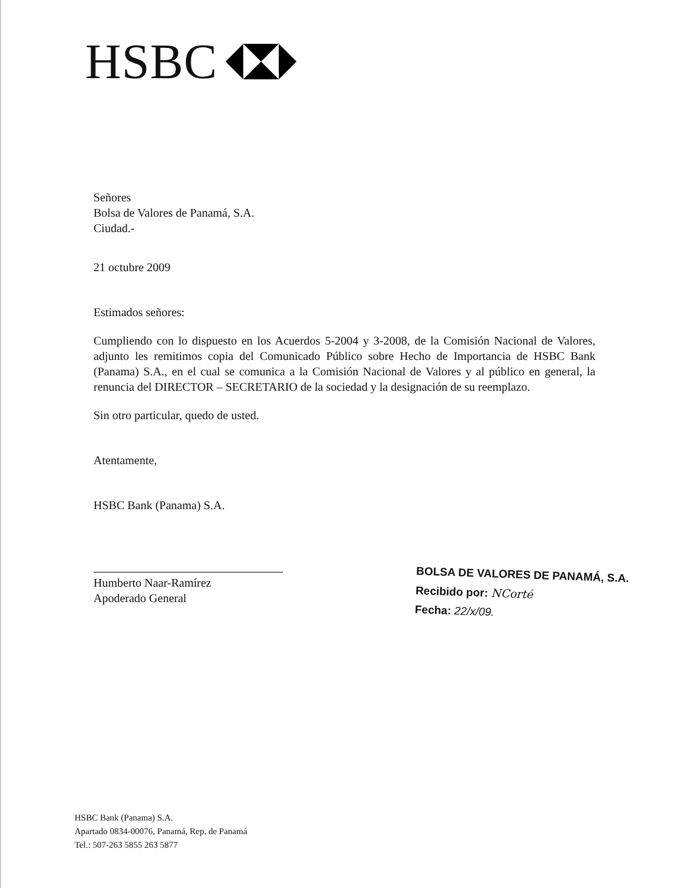HSBC
Señores
Bolsa de Valores de Panamá, S.A.
Ciudad.-
21 octubre 2009
Estimados señores:
Cumpliendo con lo dispuesto en los Acuerdos 5-2004 y 3-2008, de la Comisión Nacional de Valores, adjunto les remitimos copia del Comunicado Público sobre Hecho de Importancia de HSBC Bank (Panama) S.A., en el cual se comunica a la Comisión Nacional de Valores y al público en general, la renuncia del DIRECTOR – SECRETARIO de la sociedad y la designación de su reemplazo.
Sin otro particular, quedo de usted.
Atentamente,
HSBC Bank (Panama) S.A.
Humberto Naar-Ramírez
Apoderado General
BOLSA DE VALORES DE PANAMÁ, S.A.
Recibido por: NCorté
Fecha: 22/x/09.
HSBC Bank (Panama) S.A.
Apartado 0834-00076, Panamá, Rep. de Panamá
Tel.: 507-263 5855 263 5877